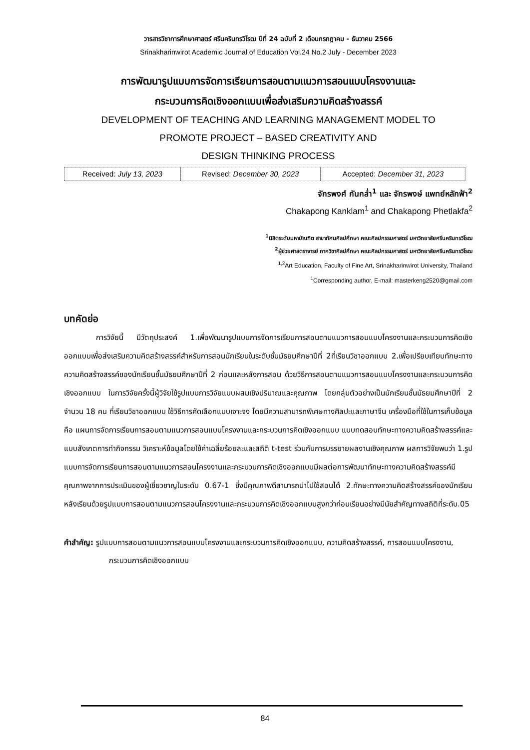วารสารวิชาการศึกษาศาสตร์ ศรีนครินทรวิโรฒ ปีที่ 24 ฉบับที่ 2 เดือนกรกฎาคม - ธันวาคม 2566
Srinakharinwirot Academic Journal of Education Vol.24 No.2 July - December 2023
การพัฒนารูปแบบการจัดการเรียนการสอนตามแนวการสอนแบบโครงงานและ
กระบวนการคิดเชิงออกแบบเพื่อส่งเสริมความคิดสร้างสรรค์
DEVELOPMENT OF TEACHING AND LEARNING MANAGEMENT MODEL TO
PROMOTE PROJECT – BASED CREATIVITY AND
DESIGN THINKING PROCESS
| Received: July 13, 2023 | Revised: December 30, 2023 | Accepted: December 31, 2023 |
จักรพงศ์ กันกล่ำ<sup>1</sup> และ จักรพงษ์ แพทย์หลักฟ้า<sup>2</sup>
Chakapong Kanklam<sup>1</sup> and Chakapong Phetlakfa<sup>2</sup>
<sup>1</sup> นิสิตระดับมหาบัณฑิต สาขาทัศนศิลปศึกษา คณะศิลปกรรมศาสตร์ มหาวิทยาลัยศรีนครินทรวิโรฒ
<sup>2</sup> ผู้ช่วยศาสตราจารย์ ภาควิชาศิลปศึกษา คณะศิลปกรรมศาสตร์ มหาวิทยาลัยศรีนครินทรวิโรฒ
<sup>1,2</sup>Art Education, Faculty of Fine Art, Srinakharinwirot University, Thailand
<sup>1</sup> Corresponding author, E-mail: masterkeng2520@gmail.com
บทคัดย่อ
การวิจัยนี้ มีวัตถุประสงค์ 1.เพื่อพัฒนารูปแบบการจัดการเรียนการสอนตามแนวการสอนแบบโครงงานและกระบวนการคิดเชิงออกแบบเพื่อส่งเสริมความคิดสร้างสรรค์สำหรับการสอนนักเรียนในระดับชั้นมัธยมศึกษาปีที่ 2ที่เรียนวิชาออกแบบ 2.เพื่อเปรียบเทียบทักษะทางความคิดสร้างสรรค์ของนักเรียนชั้นมัธยมศึกษาปีที่ 2 ก่อนและหลังการสอน ด้วยวิธีการสอนตามแนวการสอนแบบโครงงานและกระบวนการคิดเชิงออกแบบ ในการวิจัยครั้งนี้ผู้วิจัยใช้รูปแบบการวิจัยแบบผสมเชิงปริมาณและคุณภาพ โดยกลุ่มตัวอย่างเป็นนักเรียนชั้นมัธยมศึกษาปีที่ 2 จำนวน 18 คน ที่เรียนวิชาออกแบบ ใช้วิธีการคัดเลือกแบบเจาะจง โดยมีความสามารถพิเศษทางศิลปะและภาษาจีน เครื่องมือที่ใช้ในการเก็บข้อมูล คือ แผนการจัดการเรียนการสอนตามแนวการสอนแบบโครงงานและกระบวนการคิดเชิงออกแบบ แบบทดสอบทักษะทางความคิดสร้างสรรค์และแบบสังเกตการทำกิจกรรม วิเคราะห์ข้อมูลโดยใช้ค่าเฉลี่ยร้อยละและสถิติ t-test ร่วมกับการบรรยายผลงานเชิงคุณภาพ ผลการวิจัยพบว่า 1.รูปแบบการจัดการเรียนการสอนตามแนวการสอนโครงงานและกระบวนการคิดเชิงออกแบบมีผลต่อการพัฒนาทักษะทางความคิดสร้างสรรค์มีคุณภาพจากการประเมินของผู้เชี่ยวชาญในระดับ 0.67-1 ซึ่งมีคุณภาพดีสามารถนำไปใช้สอนได้ 2.ทักษะทางความคิดสร้างสรรค์ของนักเรียนหลังเรียนด้วยรูปแบบการสอนตามแนวการสอนโครงงานและกระบวนการคิดเชิงออกแบบสูงกว่าก่อนเรียนอย่างมีนัยสำคัญทางสถิติที่ระดับ.05
คำสำคัญ: รูปแบบการสอนตามแนวการสอนแบบโครงงานและกระบวนการคิดเชิงออกแบบ, ความคิดสร้างสรรค์, การสอนแบบโครงงาน, กระบวนการคิดเชิงออกแบบ
84